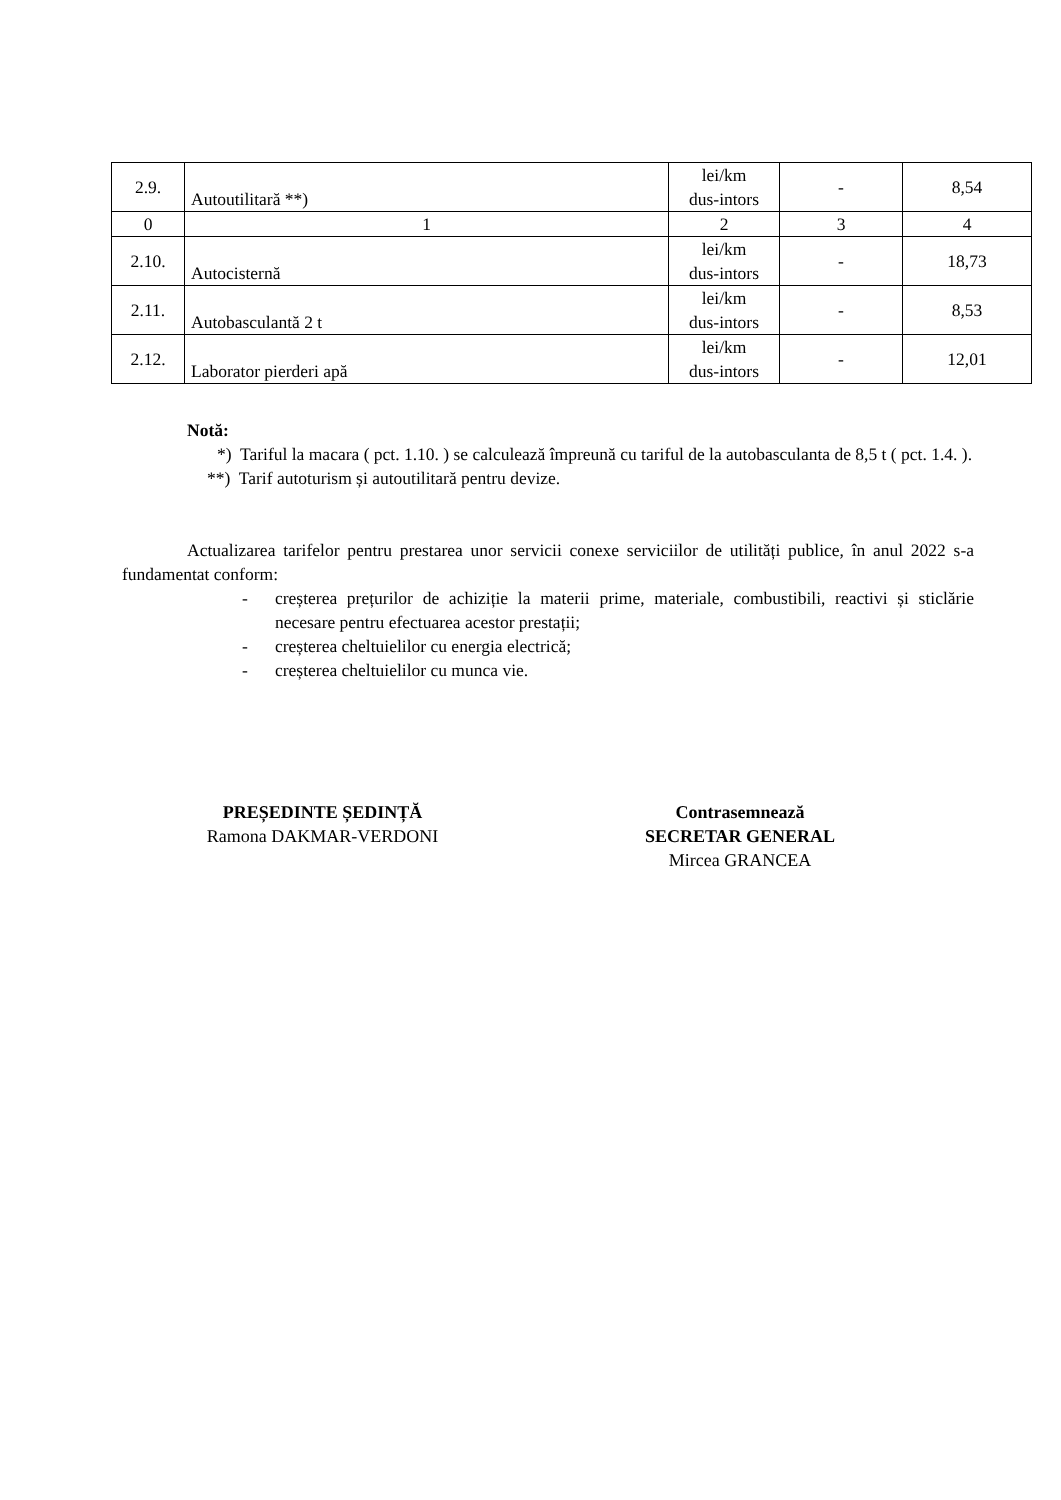| 2.9. | Autoutilitară **) | lei/km dus-intors | - | 8,54 |
| 0 | 1 | 2 | 3 | 4 |
| 2.10. | Autocisternă | lei/km dus-intors | - | 18,73 |
| 2.11. | Autobasculantă 2 t | lei/km dus-intors | - | 8,53 |
| 2.12. | Laborator pierderi apă | lei/km dus-intors | - | 12,01 |
Notă:
*) Tariful la macara ( pct. 1.10. ) se calculează împreună cu tariful de la autobasculanta de 8,5 t ( pct. 1.4. ).
**) Tarif autoturism și autoutilitară pentru devize.
Actualizarea tarifelor pentru prestarea unor servicii conexe serviciilor de utilități publice, în anul 2022 s-a fundamentat conform:
- creșterea prețurilor de achiziție la materii prime, materiale, combustibili, reactivi și sticlărie necesare pentru efectuarea acestor prestații;
- creșterea cheltuielilor cu energia electrică;
- creșterea cheltuielilor cu munca vie.
PREȘEDINTE ȘEDINȚĂ
Ramona DAKMAR-VERDONI
Contrasemnează
SECRETAR GENERAL
Mircea GRANCEA